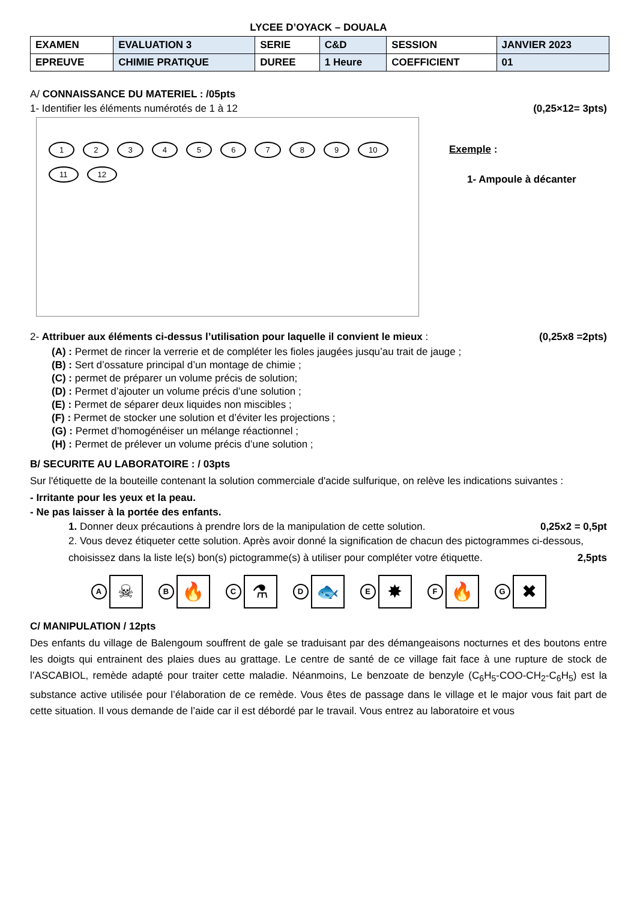LYCEE D’OYACK – DOUALA
| EXAMEN | EVALUATION 3 | SERIE | C&D | SESSION | JANVIER 2023 |
| EPREUVE | CHIMIE PRATIQUE | DUREE | 1 Heure | COEFFICIENT | 01 |
A/ CONNAISSANCE DU MATERIEL : /05pts
1- Identifier les éléments numérotés de 1 à 12 (0,25×12= 3pts)
123456789 10 11 12
Exemple :
1- Ampoule à décanter
2- Attribuer aux éléments ci-dessus l’utilisation pour laquelle il convient le mieux : (0,25x8 =2pts)
(A) : Permet de rincer la verrerie et de compléter les fioles jaugées jusqu’au trait de jauge ;
(B) : Sert d’ossature principal d’un montage de chimie ;
(C) : permet de préparer un volume précis de solution;
(D) : Permet d’ajouter un volume précis d’une solution ;
(E) : Permet de séparer deux liquides non miscibles ;
(F) : Permet de stocker une solution et d’éviter les projections ;
(G) : Permet d’homogénéiser un mélange réactionnel ;
(H) : Permet de prélever un volume précis d’une solution ;
B/ SECURITE AU LABORATOIRE : / 03pts
Sur l'étiquette de la bouteille contenant la solution commerciale d'acide sulfurique, on relève les indications suivantes :
- Irritante pour les yeux et la peau.
- Ne pas laisser à la portée des enfants.
1. Donner deux précautions à prendre lors de la manipulation de cette solution. 0,25x2 = 0,5pt
2. Vous devez étiqueter cette solution. Après avoir donné la signification de chacun des pictogrammes ci-dessous, choisissez dans la liste le(s) bon(s) pictogramme(s) à utiliser pour compléter votre étiquette. 2,5pts
A ☠
B 🔥
C ⚗
D 🐟
E ✸
F 🔥
G ✖
C/ MANIPULATION / 12pts
Des enfants du village de Balengoum souffrent de gale se traduisant par des démangeaisons nocturnes et des boutons entre les doigts qui entrainent des plaies dues au grattage. Le centre de santé de ce village fait face à une rupture de stock de l’ASCABIOL, remède adapté pour traiter cette maladie. Néanmoins, Le benzoate de benzyle (C<sub>6</sub>H<sub>5</sub>-COO-CH<sub>2</sub>-C<sub>6</sub>H<sub>5</sub>) est la substance active utilisée pour l’élaboration de ce remède. Vous êtes de passage dans le village et le major vous fait part de cette situation. Il vous demande de l’aide car il est débordé par le travail. Vous entrez au laboratoire et vous